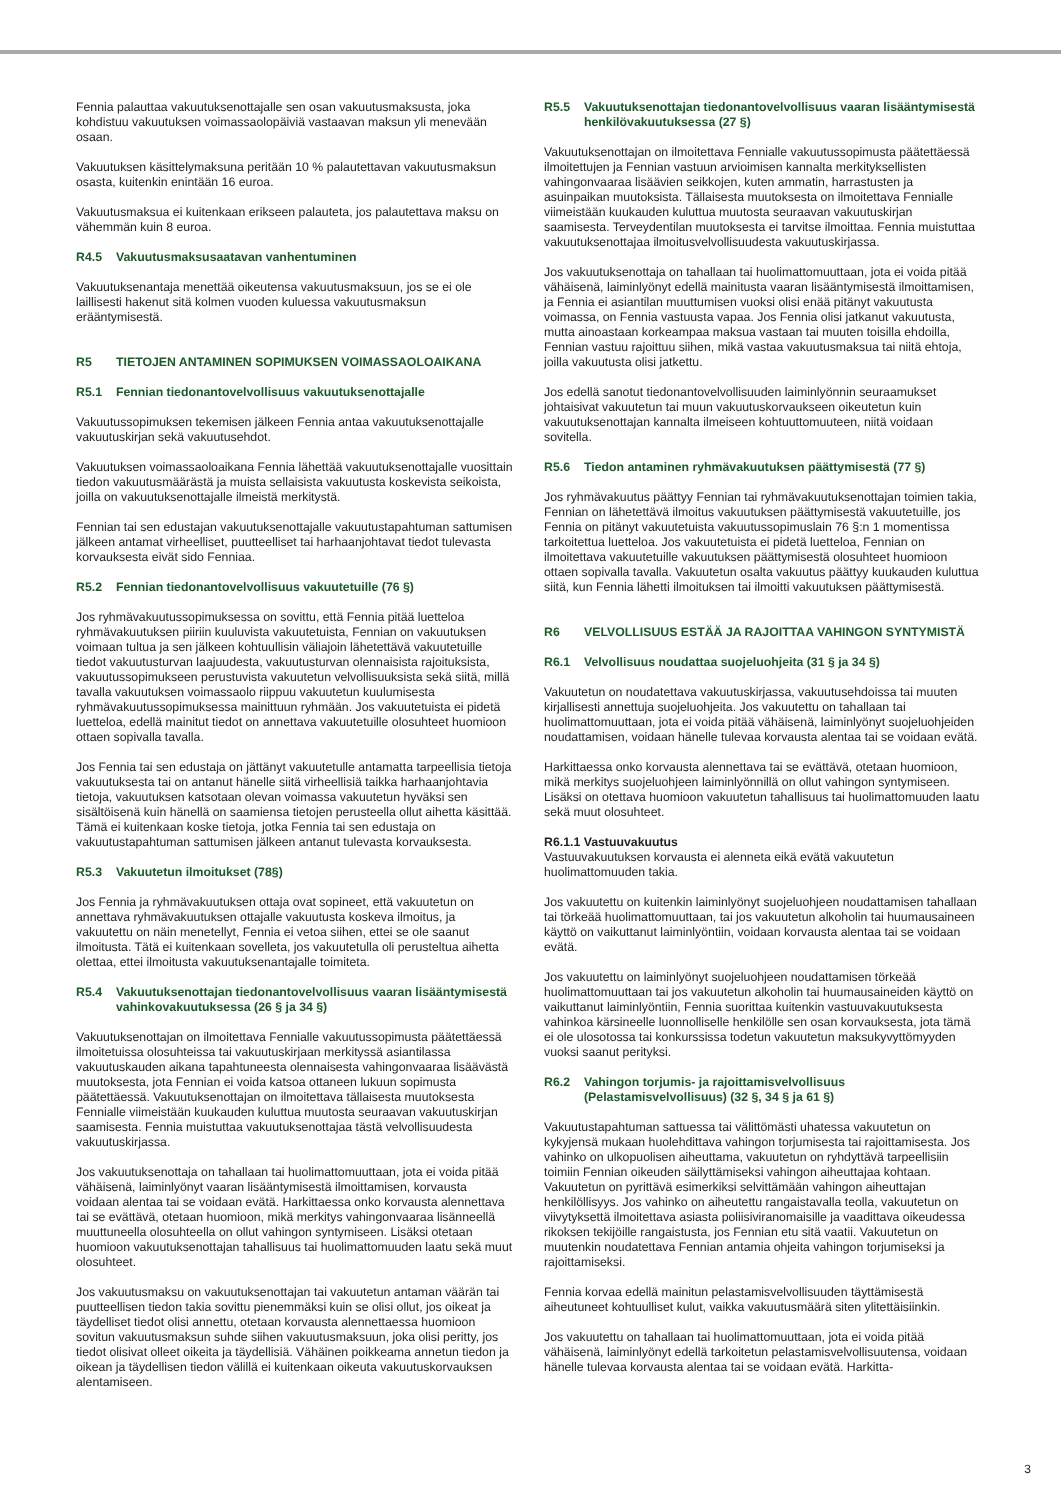Fennia palauttaa vakuutuksenottajalle sen osan vakuutusmaksusta, joka kohdistuu vakuutuksen voimassaolopäiviä vastaavan maksun yli menevään osaan.
Vakuutuksen käsittelymaksuna peritään 10 % palautettavan vakuutusmaksun osasta, kuitenkin enintään 16 euroa.
Vakuutusmaksua ei kuitenkaan erikseen palauteta, jos palautettava maksu on vähemmän kuin 8 euroa.
R4.5 Vakuutusmaksusaatavan vanhentuminen
Vakuutuksenantaja menettää oikeutensa vakuutusmaksuun, jos se ei ole laillisesti hakenut sitä kolmen vuoden kuluessa vakuutusmaksun erääntymisestä.
R5 TIETOJEN ANTAMINEN SOPIMUKSEN VOIMASSAOLOAIKANA
R5.1 Fennian tiedonantovelvollisuus vakuutuksenottajalle
Vakuutussopimuksen tekemisen jälkeen Fennia antaa vakuutuksenottajalle vakuutuskirjan sekä vakuutusehdot.
Vakuutuksen voimassaoloaikana Fennia lähettää vakuutuksenottajalle vuosittain tiedon vakuutusmäärästä ja muista sellaisista vakuutusta koskevista seikoista, joilla on vakuutuksenottajalle ilmeistä merkitystä.
Fennian tai sen edustajan vakuutuksenottajalle vakuutustapahtuman sattumisen jälkeen antamat virheelliset, puutteelliset tai harhaanjohtavat tiedot tulevasta korvauksesta eivät sido Fenniaa.
R5.2 Fennian tiedonantovelvollisuus vakuutetuille (76 §)
Jos ryhmävakuutussopimuksessa on sovittu, että Fennia pitää luetteloa ryhmävakuutuksen piiriin kuuluvista vakuutetuista, Fennian on vakuutuksen voimaan tultua ja sen jälkeen kohtuullisin väliajoin lähetettävä vakuutetuille tiedot vakuutusturvan laajuudesta, vakuutusturvan olennaisista rajoituksista, vakuutussopimukseen perustuvista vakuutetun velvollisuuksista sekä siitä, millä tavalla vakuutuksen voimassaolo riippuu vakuutetun kuulumisesta ryhmävakuutussopimuksessa mainittuun ryhmään. Jos vakuutetuista ei pidetä luetteloa, edellä mainitut tiedot on annettava vakuutetuille olosuhteet huomioon ottaen sopivalla tavalla.
Jos Fennia tai sen edustaja on jättänyt vakuutetulle antamatta tarpeellisia tietoja vakuutuksesta tai on antanut hänelle siitä virheellisiä taikka harhaanjohtavia tietoja, vakuutuksen katsotaan olevan voimassa vakuutetun hyväksi sen sisältöisenä kuin hänellä on saamiensa tietojen perusteella ollut aihetta käsittää. Tämä ei kuitenkaan koske tietoja, jotka Fennia tai sen edustaja on vakuutustapahtuman sattumisen jälkeen antanut tulevasta korvauksesta.
R5.3 Vakuutetun ilmoitukset (78§)
Jos Fennia ja ryhmävakuutuksen ottaja ovat sopineet, että vakuutetun on annettava ryhmävakuutuksen ottajalle vakuutusta koskeva ilmoitus, ja vakuutettu on näin menetellyt, Fennia ei vetoa siihen, ettei se ole saanut ilmoitusta. Tätä ei kuitenkaan sovelleta, jos vakuutetulla oli perusteltua aihetta olettaa, ettei ilmoitusta vakuutuksenantajalle toimiteta.
R5.4 Vakuutuksenottajan tiedonantovelvollisuus vaaran lisääntymisestä vahinkovakuutuksessa (26 § ja 34 §)
Vakuutuksenottajan on ilmoitettava Fennialle vakuutussopimusta päätettäessä ilmoitetuissa olosuhteissa tai vakuutuskirjaan merkityssä asiantilassa vakuutuskauden aikana tapahtuneesta olennaisesta vahingonvaaraa lisäävästä muutoksesta, jota Fennian ei voida katsoa ottaneen lukuun sopimusta päätettäessä. Vakuutuksenottajan on ilmoitettava tällaisesta muutoksesta Fennialle viimeistään kuukauden kuluttua muutosta seuraavan vakuutuskirjan saamisesta. Fennia muistuttaa vakuutuksenottajaa tästä velvollisuudesta vakuutuskirjassa.
Jos vakuutuksenottaja on tahallaan tai huolimattomuuttaan, jota ei voida pitää vähäisenä, laiminlyönyt vaaran lisääntymisestä ilmoittamisen, korvausta voidaan alentaa tai se voidaan evätä. Harkittaessa onko korvausta alennettava tai se evättävä, otetaan huomioon, mikä merkitys vahingonvaaraa lisänneellä muuttuneella olosuhteella on ollut vahingon syntymiseen. Lisäksi otetaan huomioon vakuutuksenottajan tahallisuus tai huolimattomuuden laatu sekä muut olosuhteet.
Jos vakuutusmaksu on vakuutuksenottajan tai vakuutetun antaman väärän tai puutteellisen tiedon takia sovittu pienemmäksi kuin se olisi ollut, jos oikeat ja täydelliset tiedot olisi annettu, otetaan korvausta alennettaessa huomioon sovitun vakuutusmaksun suhde siihen vakuutusmaksuun, joka olisi peritty, jos tiedot olisivat olleet oikeita ja täydellisiä. Vähäinen poikkeama annetun tiedon ja oikean ja täydellisen tiedon välillä ei kuitenkaan oikeuta vakuutuskorvauksen alentamiseen.
R5.5 Vakuutuksenottajan tiedonantovelvollisuus vaaran lisääntymisestä henkilövakuutuksessa (27 §)
Vakuutuksenottajan on ilmoitettava Fennialle vakuutussopimusta päätettäessä ilmoitettujen ja Fennian vastuun arvioimisen kannalta merkityksellisten vahingonvaaraa lisäävien seikkojen, kuten ammatin, harrastusten ja asuinpaikan muutoksista. Tällaisesta muutoksesta on ilmoitettava Fennialle viimeistään kuukauden kuluttua muutosta seuraavan vakuutuskirjan saamisesta. Terveydentilan muutoksesta ei tarvitse ilmoittaa. Fennia muistuttaa vakuutuksenottajaa ilmoitusvelvollisuudesta vakuutuskirjassa.
Jos vakuutuksenottaja on tahallaan tai huolimattomuuttaan, jota ei voida pitää vähäisenä, laiminlyönyt edellä mainitusta vaaran lisääntymisestä ilmoittamisen, ja Fennia ei asiantilan muuttumisen vuoksi olisi enää pitänyt vakuutusta voimassa, on Fennia vastuusta vapaa. Jos Fennia olisi jatkanut vakuutusta, mutta ainoastaan korkeampaa maksua vastaan tai muuten toisilla ehdoilla, Fennian vastuu rajoittuu siihen, mikä vastaa vakuutusmaksua tai niitä ehtoja, joilla vakuutusta olisi jatkettu.
Jos edellä sanotut tiedonantovelvollisuuden laiminlyönnin seuraamukset johtaisivat vakuutetun tai muun vakuutuskorvaukseen oikeutetun kuin vakuutuksenottajan kannalta ilmeiseen kohtuuttomuuteen, niitä voidaan sovitella.
R5.6 Tiedon antaminen ryhmävakuutuksen päättymisestä (77 §)
Jos ryhmävakuutus päättyy Fennian tai ryhmävakuutuksenottajan toimien takia, Fennian on lähetettävä ilmoitus vakuutuksen päättymisestä vakuutetuille, jos Fennia on pitänyt vakuutetuista vakuutussopimuslain 76 §:n 1 momentissa tarkoitettua luetteloa. Jos vakuutetuista ei pidetä luetteloa, Fennian on ilmoitettava vakuutetuille vakuutuksen päättymisestä olosuhteet huomioon ottaen sopivalla tavalla. Vakuutetun osalta vakuutus päättyy kuukauden kuluttua siitä, kun Fennia lähetti ilmoituksen tai ilmoitti vakuutuksen päättymisestä.
R6 VELVOLLISUUS ESTÄÄ JA RAJOITTAA VAHINGON SYNTYMISTÄ
R6.1 Velvollisuus noudattaa suojeluohjeita (31 § ja 34 §)
Vakuutetun on noudatettava vakuutuskirjassa, vakuutusehdoissa tai muuten kirjallisesti annettuja suojeluohjeita. Jos vakuutettu on tahallaan tai huolimattomuuttaan, jota ei voida pitää vähäisenä, laiminlyönyt suojeluohjeiden noudattamisen, voidaan hänelle tulevaa korvausta alentaa tai se voidaan evätä.
Harkittaessa onko korvausta alennettava tai se evättävä, otetaan huomioon, mikä merkitys suojeluohjeen laiminlyönnillä on ollut vahingon syntymiseen. Lisäksi on otettava huomioon vakuutetun tahallisuus tai huolimattomuuden laatu sekä muut olosuhteet.
R6.1.1 Vastuuvakuutus
Vastuuvakuutuksen korvausta ei alenneta eikä evätä vakuutetun huolimattomuuden takia.
Jos vakuutettu on kuitenkin laiminlyönyt suojeluohjeen noudattamisen tahallaan tai törkeää huolimattomuuttaan, tai jos vakuutetun alkoholin tai huumausaineen käyttö on vaikuttanut laiminlyöntiin, voidaan korvausta alentaa tai se voidaan evätä.
Jos vakuutettu on laiminlyönyt suojeluohjeen noudattamisen törkeää huolimattomuuttaan tai jos vakuutetun alkoholin tai huumausaineiden käyttö on vaikuttanut laiminlyöntiin, Fennia suorittaa kuitenkin vastuuvakuutuksesta vahinkoa kärsineelle luonnolliselle henkilölle sen osan korvauksesta, jota tämä ei ole ulosotossa tai konkurssissa todetun vakuutetun maksukyvyttömyyden vuoksi saanut perityksi.
R6.2 Vahingon torjumis- ja rajoittamisvelvollisuus (Pelastamisvelvollisuus) (32 §, 34 § ja 61 §)
Vakuutustapahtuman sattuessa tai välittömästi uhatessa vakuutetun on kykyjensä mukaan huolehdittava vahingon torjumisesta tai rajoittamisesta. Jos vahinko on ulkopuolisen aiheuttama, vakuutetun on ryhdyttävä tarpeellisiin toimiin Fennian oikeuden säilyttämiseksi vahingon aiheuttajaa kohtaan. Vakuutetun on pyrittävä esimerkiksi selvittämään vahingon aiheuttajan henkilöllisyys. Jos vahinko on aiheutettu rangaistavalla teolla, vakuutetun on viivytyksettä ilmoitettava asiasta poliisiviranomaisille ja vaadittava oikeudessa rikoksen tekijöille rangaistusta, jos Fennian etu sitä vaatii. Vakuutetun on muutenkin noudatettava Fennian antamia ohjeita vahingon torjumiseksi ja rajoittamiseksi.
Fennia korvaa edellä mainitun pelastamisvelvollisuuden täyttämisestä aiheutuneet kohtuulliset kulut, vaikka vakuutusmäärä siten ylitettäisiinkin.
Jos vakuutettu on tahallaan tai huolimattomuuttaan, jota ei voida pitää vähäisenä, laiminlyönyt edellä tarkoitetun pelastamisvelvollisuutensa, voidaan hänelle tulevaa korvausta alentaa tai se voidaan evätä. Harkitta-
3